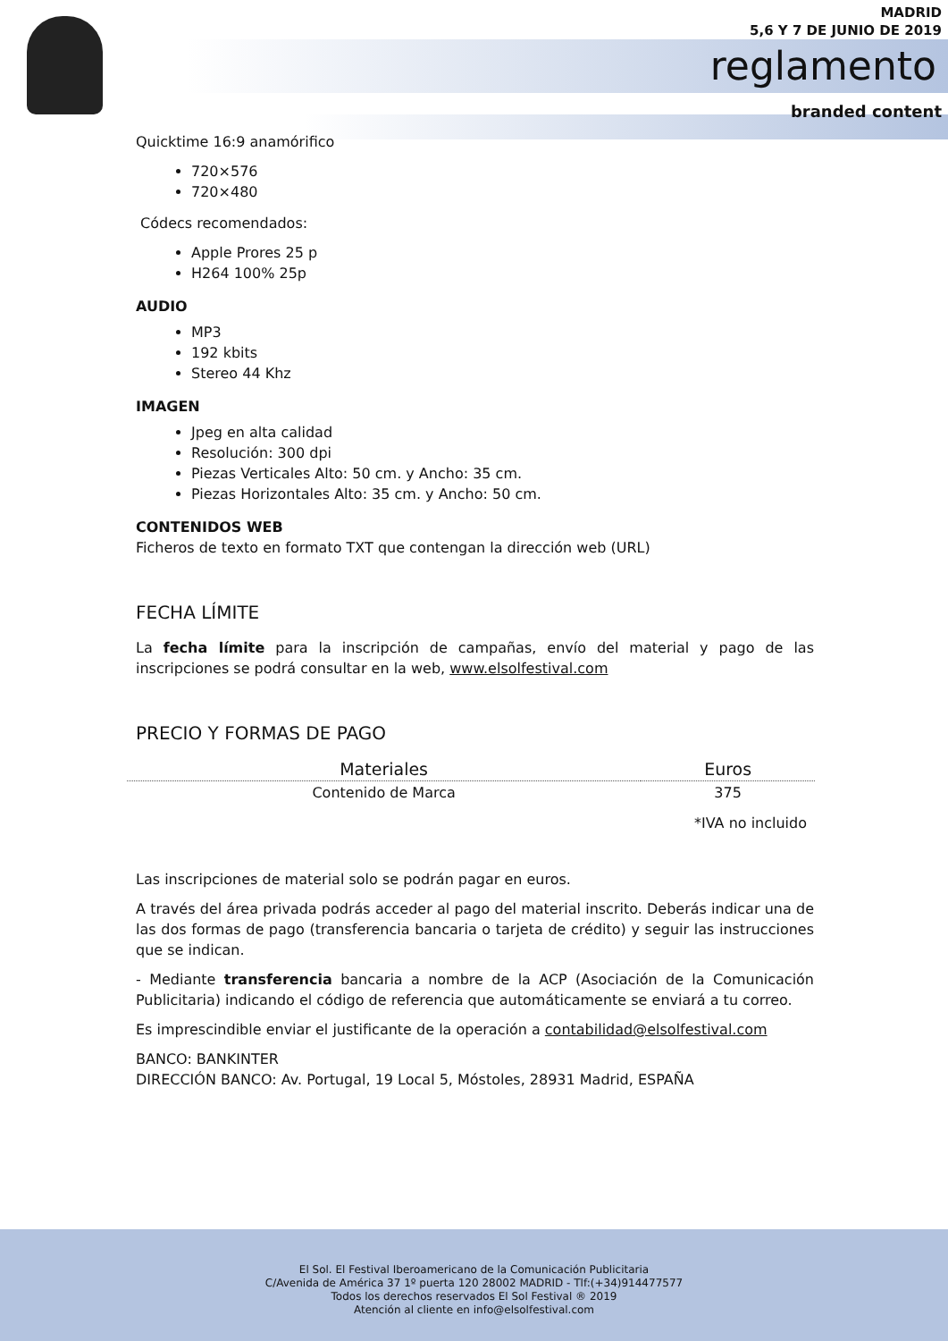MADRID
5,6 Y 7 DE JUNIO DE 2019
reglamento
branded content
Quicktime 16:9 anamórifico
720×576
720×480
Códecs recomendados:
Apple Prores 25 p
H264 100% 25p
AUDIO
MP3
192 kbits
Stereo 44 Khz
IMAGEN
Jpeg en alta calidad
Resolución: 300 dpi
Piezas Verticales Alto: 50 cm. y Ancho: 35 cm.
Piezas Horizontales Alto: 35 cm. y Ancho: 50 cm.
CONTENIDOS WEB
Ficheros de texto en formato TXT que contengan la dirección web (URL)
FECHA LÍMITE
La fecha límite para la inscripción de campañas, envío del material y pago de las inscripciones se podrá consultar en la web, www.elsolfestival.com
PRECIO Y FORMAS DE PAGO
| Materiales | Euros |
| --- | --- |
| Contenido de Marca | 375 |
*IVA no incluido
Las inscripciones de material solo se podrán pagar en euros.
A través del área privada podrás acceder al pago del material inscrito. Deberás indicar una de las dos formas de pago (transferencia bancaria o tarjeta de crédito) y seguir las instrucciones que se indican.
- Mediante transferencia bancaria a nombre de la ACP (Asociación de la Comunicación Publicitaria) indicando el código de referencia que automáticamente se enviará a tu correo.
Es imprescindible enviar el justificante de la operación a contabilidad@elsolfestival.com
BANCO: BANKINTER
DIRECCIÓN BANCO: Av. Portugal, 19 Local 5, Móstoles, 28931 Madrid, ESPAÑA
El Sol. El Festival Iberoamericano de la Comunicación Publicitaria
C/Avenida de América 37 1º puerta 120 28002 MADRID - Tlf:(+34)914477577
Todos los derechos reservados El Sol Festival ® 2019
Atención al cliente en info@elsolfestival.com